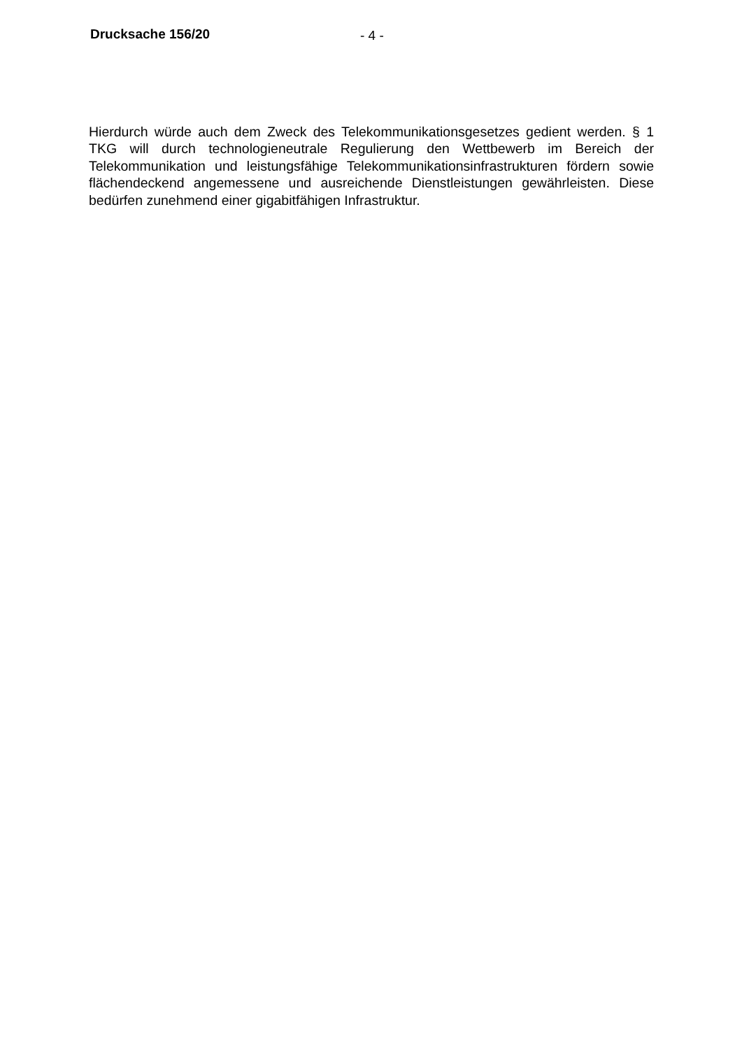Drucksache 156/20 - 4 -
Hierdurch würde auch dem Zweck des Telekommunikationsgesetzes gedient werden. § 1 TKG will durch technologieneutrale Regulierung den Wettbewerb im Bereich der Telekommunikation und leistungsfähige Telekommunikations­infrastrukturen fördern sowie flächendeckend angemessene und ausreichende Dienstleistungen gewährleisten. Diese bedürfen zunehmend einer gigabitfähigen Infrastruktur.